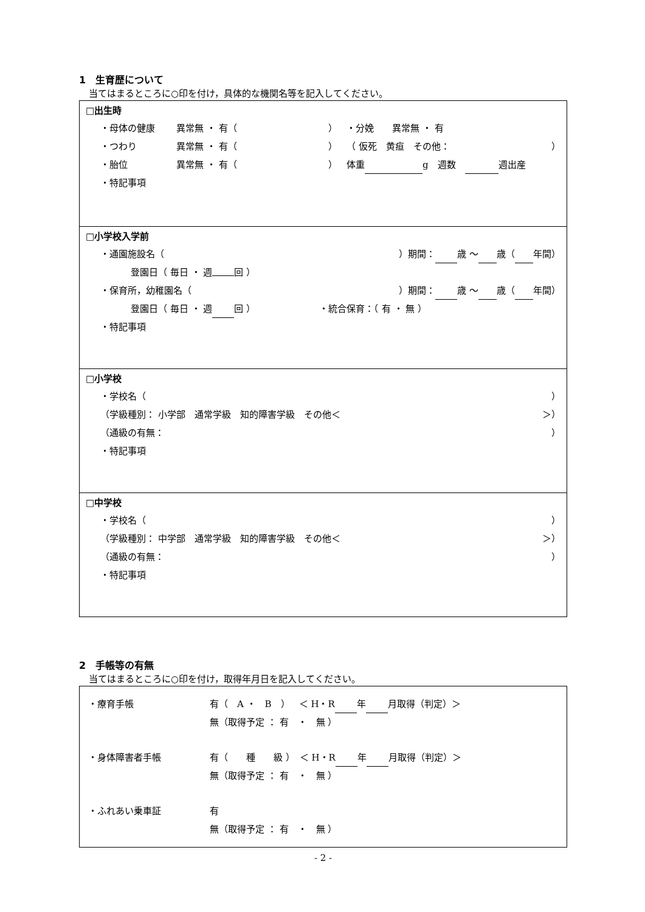1　生育歴について
当てはまるところに○印を付け，具体的な機関名等を記入してください。
□出生時
・母体の健康 異常無 ・ 有（ ） ・分娩　　異常無 ・ 有
・つわり 異常無 ・ 有（ ） （ 仮死　黄疸　その他： ）
・胎位 異常無 ・ 有（ ） 体重 g　週数　 週出産
・特記事項
□小学校入学前
・通園施設名（ ）期間： 歳 ～ 歳（ 年間）
登園日（ 毎日 ・ 週 回 ）
・保育所，幼稚園名（ ）期間： 歳 ～ 歳（ 年間）
登園日（ 毎日 ・ 週 回 ） ・統合保育：（ 有 ・ 無 ）
・特記事項
□小学校
・学校名（ ）
（学級種別： 小学部　通常学級　知的障害学級　その他＜ ＞）
（通級の有無： ）
・特記事項
□中学校
・学校名（ ）
（学級種別： 中学部　通常学級　知的障害学級　その他＜ ＞）
（通級の有無： ）
・特記事項
2　手帳等の有無
当てはまるところに○印を付け，取得年月日を記入してください。
・療育手帳 有（　A ・　B　）　＜ H・R 年 月取得（判定）＞
無（取得予定 ： 有　・　無 ）
・身体障害者手帳 有（　　種　　級 ）　＜ H・R 年 月取得（判定）＞
無（取得予定 ： 有　・　無 ）
・ふれあい乗車証 有
無（取得予定 ： 有　・　無 ）
- 2 -